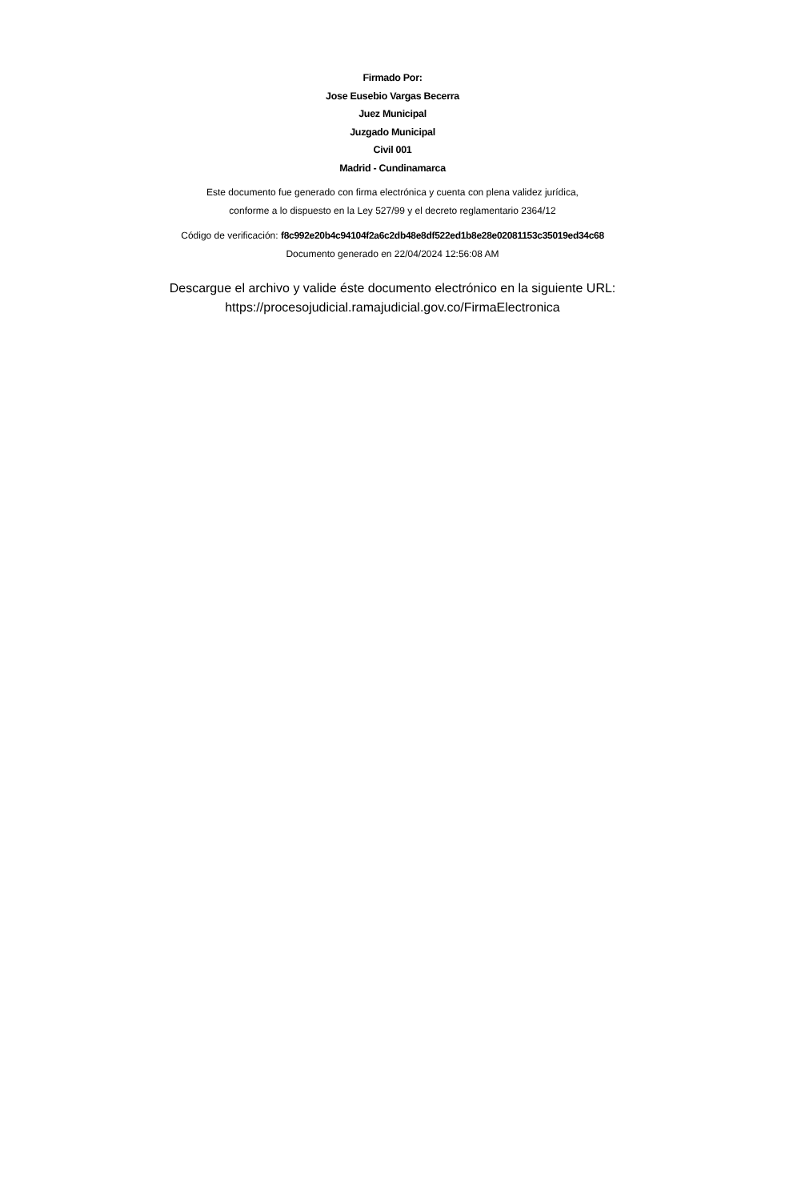Firmado Por:
Jose Eusebio Vargas Becerra
Juez Municipal
Juzgado Municipal
Civil 001
Madrid - Cundinamarca
Este documento fue generado con firma electrónica y cuenta con plena validez jurídica,
conforme a lo dispuesto en la Ley 527/99 y el decreto reglamentario 2364/12
Código de verificación: f8c992e20b4c94104f2a6c2db48e8df522ed1b8e28e02081153c35019ed34c68
Documento generado en 22/04/2024 12:56:08 AM
Descargue el archivo y valide éste documento electrónico en la siguiente URL:
https://procesojudicial.ramajudicial.gov.co/FirmaElectronica